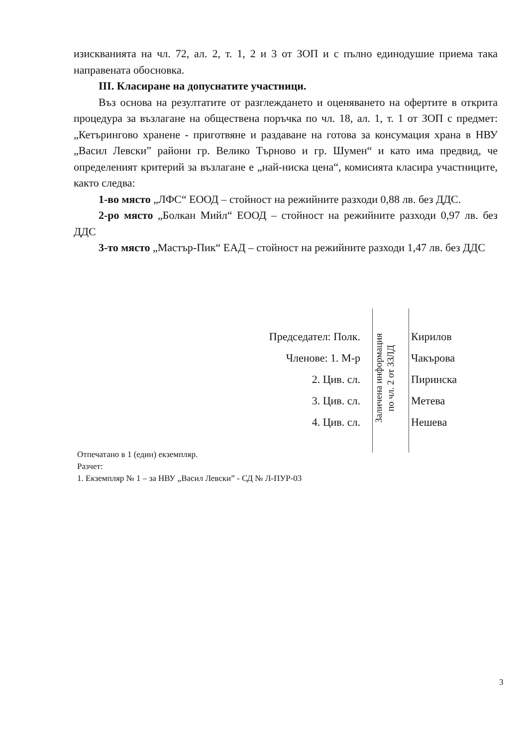изискванията на чл. 72, ал. 2, т. 1, 2 и 3 от ЗОП и с пълно единодушие приема така направената обосновка.
III. Класиране на допуснатите участници.
Въз основа на резултатите от разглеждането и оценяването на офертите в открита процедура за възлагане на обществена поръчка по чл. 18, ал. 1, т. 1 от ЗОП с предмет: „Кетърингово хранене - приготвяне и раздаване на готова за консумация храна в НВУ „Васил Левски” райони гр. Велико Търново и гр. Шумен“ и като има предвид, че определеният критерий за възлагане е „най-ниска цена“, комисията класира участниците, както следва:
1-во място „ЛФС“ ЕООД – стойност на режийните разходи 0,88 лв. без ДДС.
2-ро място „Болкан Мийл“ ЕООД – стойност на режийните разходи 0,97 лв. без ДДС
3-то място „Мастър-Пик“ ЕАД – стойност на режийните разходи 1,47 лв. без ДДС
Председател: Полк. Кирилов
Членове: 1. М-р Чакърова
2. Цив. сл. Пиринска
3. Цив. сл. Метева
4. Цив. сл. Нешева
Заличена информация
по чл. 2 от ЗЗЛД
Отпечатано в 1 (един) екземпляр.
Разчет:
1. Екземпляр № 1 – за НВУ „Васил Левски” - СД № Л-ПУР-03
3